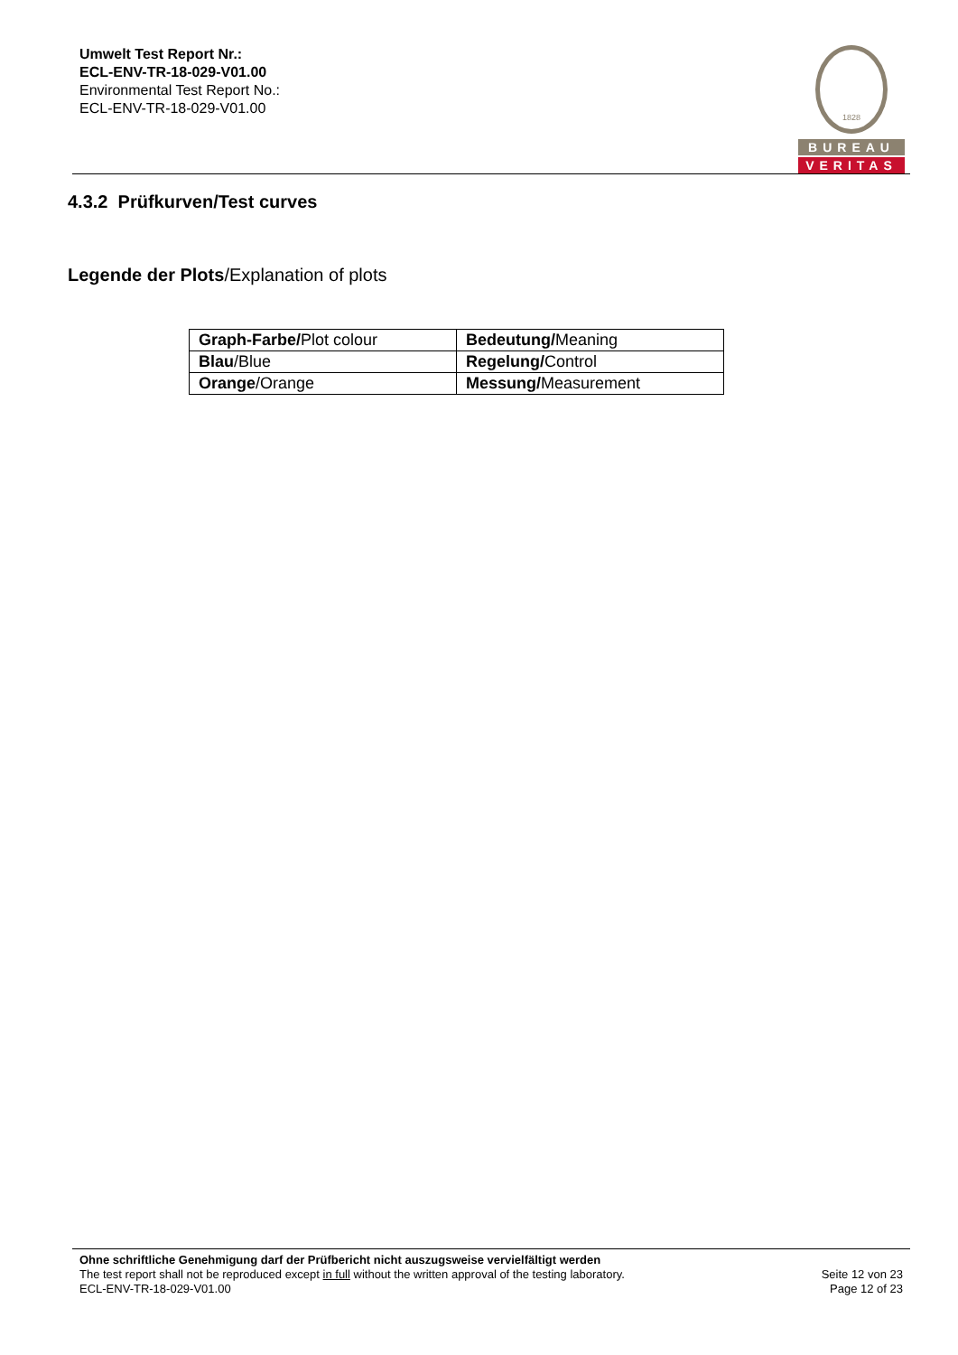Umwelt Test Report Nr.:
ECL-ENV-TR-18-029-V01.00
Environmental Test Report No.:
ECL-ENV-TR-18-029-V01.00
1828
BUREAU
VERITAS
4.3.2 Prüfkurven/Test curves
Legende der Plots/Explanation of plots
| Graph-Farbe/ Plot colour | Bedeutung/ Meaning |
| Blau /Blue | Regelung/ Control |
| Orange /Orange | Messung/ Measurement |
Ohne schriftliche Genehmigung darf der Prüfbericht nicht auszugsweise vervielfältigt werden
The test report shall not be reproduced except in full without the written approval of the testing laboratory.
ECL-ENV-TR-18-029-V01.00
Seite 12 von 23
Page 12 of 23